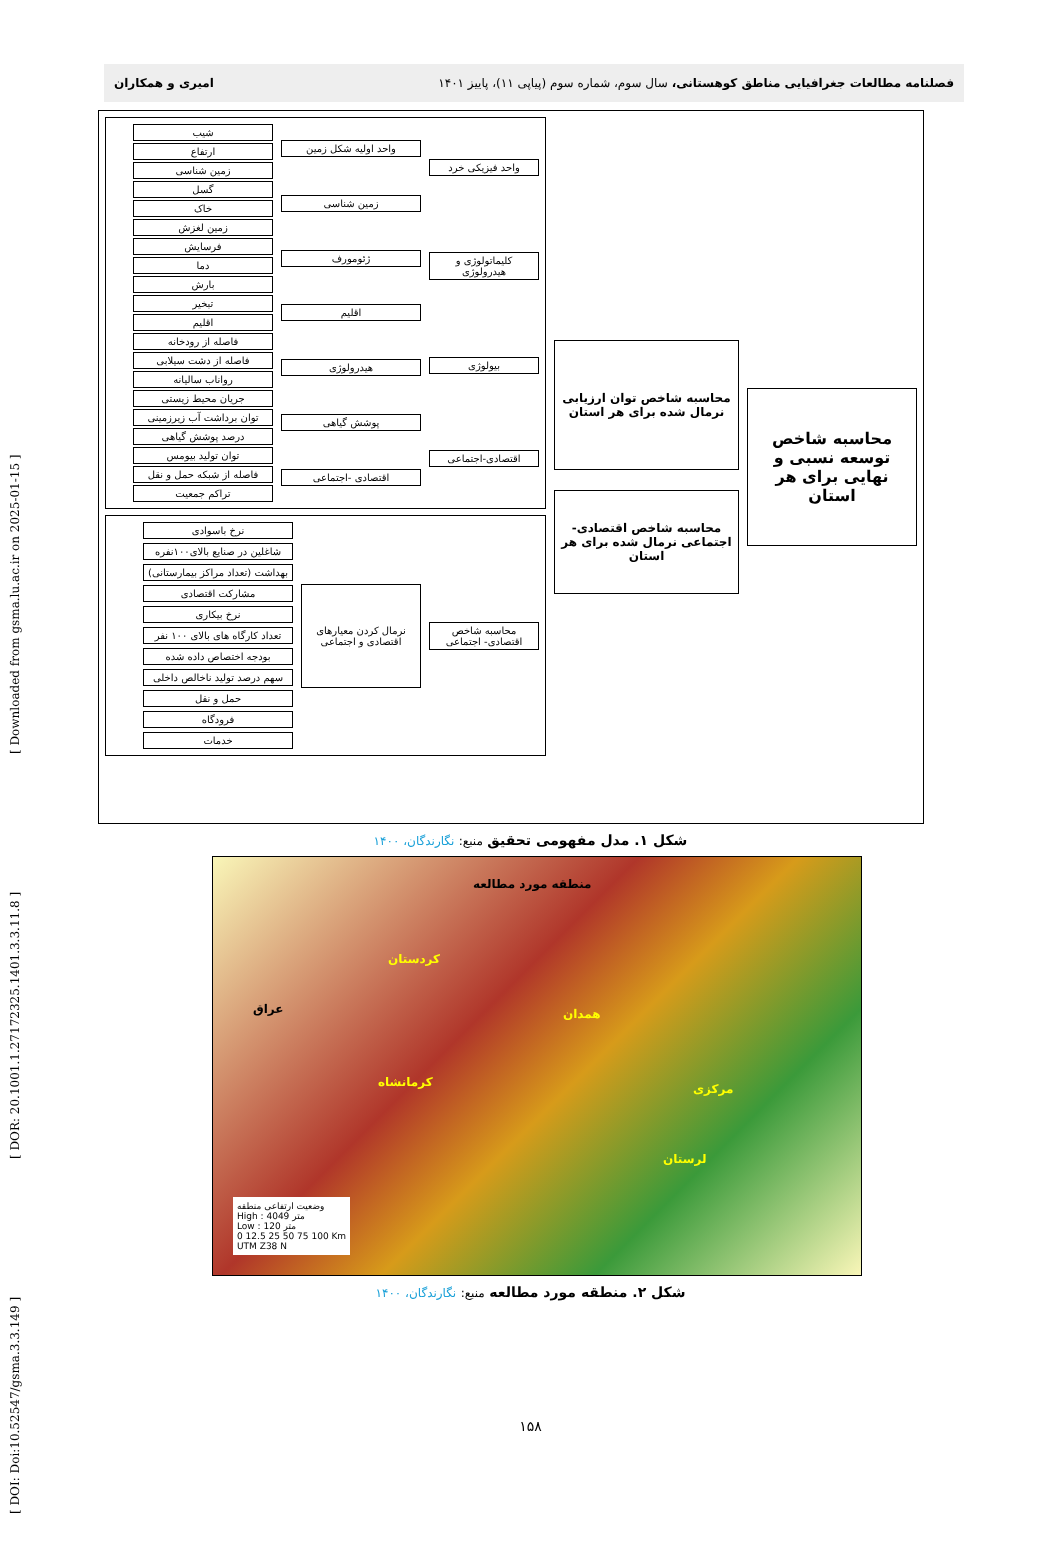[ DOI: Doi:10.52547/gsma.3.3.149 ] [ DOR: 20.1001.1.27172325.1401.3.3.11.8 ] [ Downloaded from gsma.lu.ac.ir on 2025-01-15 ]
فصلنامه مطالعات جغرافیایی مناطق کوهستانی، سال سوم، شماره سوم (پیاپی ۱۱)، پاییز ۱۴۰۱ امیری و همکاران
محاسبه شاخص توسعه نسبی و نهایی برای هر استان
محاسبه شاخص توان ارزیابی نرمال شده برای هر استان
محاسبه شاخص اقتصادی- اجتماعی نرمال شده برای هر استان
واحد فیزیکی خرد
کلیماتولوژی و هیدرولوژی
بیولوژی
اقتصادی-اجتماعی
واحد اولیه شکل زمین
زمین شناسی
ژئومورف
اقلیم
هیدرولوژی
پوشش گیاهی
اقتصادی -اجتماعی
شیب
ارتفاع
زمین شناسی
گسل
خاک
زمین لغزش
فرسایش
دما
بارش
تبخیر
اقلیم
فاصله از رودخانه
فاصله از دشت سیلابی
رواناب سالیانه
جریان محیط زیستی
توان برداشت آب زیرزمینی
درصد پوشش گیاهی
توان تولید بیومس
فاصله از شبکه حمل و نقل
تراکم جمعیت
محاسبه شاخص اقتصادی- اجتماعی
نرمال کردن معیارهای اقتصادی و اجتماعی
نرخ باسوادی
شاغلین در صنایع بالای۱۰۰نفره
بهداشت (تعداد مراکز بیمارستانی)
مشارکت اقتصادی
نرخ بیکاری
تعداد کارگاه های بالای ۱۰۰ نفر
بودجه اختصاص داده شده
سهم درصد تولید ناخالص داخلی
حمل و نقل
فرودگاه
خدمات
شکل ۱. مدل مفهومی تحقیق منبع: نگارندگان، ۱۴۰۰
منطقه مورد مطالعه
کردستان
عراق همدان
کرمانشاه مرکزی
لرستان
وضعیت ارتفاعی منطقه
High : 4049 متر
Low : 120 متر
0 12.5 25 50 75 100 Km
UTM Z38 N
شکل ۲. منطقه مورد مطالعه منبع: نگارندگان، ۱۴۰۰
۱۵۸